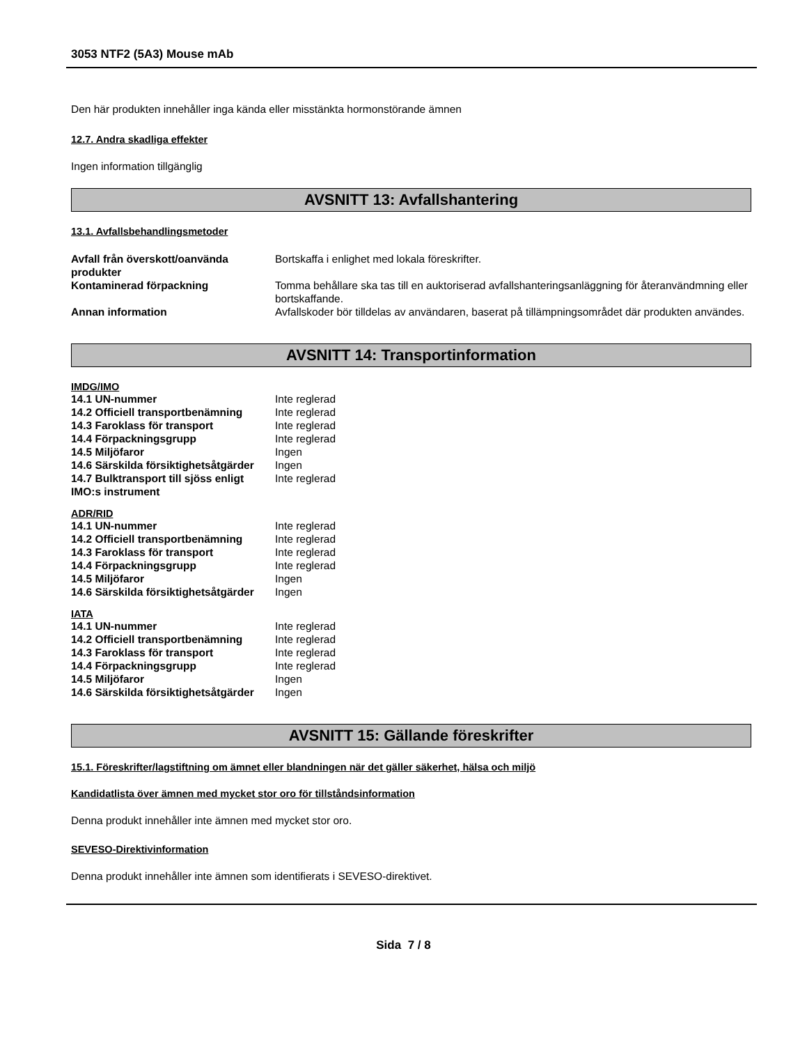3053 NTF2 (5A3) Mouse mAb
Den här produkten innehåller inga kända eller misstänkta hormonstörande ämnen
12.7. Andra skadliga effekter
Ingen information tillgänglig
AVSNITT 13: Avfallshantering
13.1. Avfallsbehandlingsmetoder
| Avfall från överskott/oanvända produkter | Bortskaffa i enlighet med lokala föreskrifter. |
| Kontaminerad förpackning | Tomma behållare ska tas till en auktoriserad avfallshanteringsanläggning för återanvändmning eller bortskaffande. |
| Annan information | Avfallskoder bör tilldelas av användaren, baserat på tillämpningsområdet där produkten användes. |
AVSNITT 14: Transportinformation
IMDG/IMO
| 14.1 UN-nummer | Inte reglerad |
| 14.2 Officiell transportbenämning | Inte reglerad |
| 14.3 Faroklass för transport | Inte reglerad |
| 14.4 Förpackningsgrupp | Inte reglerad |
| 14.5 Miljöfaror | Ingen |
| 14.6 Särskilda försiktighetsåtgärder | Ingen |
| 14.7 Bulktransport till sjöss enligt IMO:s instrument | Inte reglerad |
ADR/RID
| 14.1 UN-nummer | Inte reglerad |
| 14.2 Officiell transportbenämning | Inte reglerad |
| 14.3 Faroklass för transport | Inte reglerad |
| 14.4 Förpackningsgrupp | Inte reglerad |
| 14.5 Miljöfaror | Ingen |
| 14.6 Särskilda försiktighetsåtgärder | Ingen |
IATA
| 14.1 UN-nummer | Inte reglerad |
| 14.2 Officiell transportbenämning | Inte reglerad |
| 14.3 Faroklass för transport | Inte reglerad |
| 14.4 Förpackningsgrupp | Inte reglerad |
| 14.5 Miljöfaror | Ingen |
| 14.6 Särskilda försiktighetsåtgärder | Ingen |
AVSNITT 15: Gällande föreskrifter
15.1. Föreskrifter/lagstiftning om ämnet eller blandningen när det gäller säkerhet, hälsa och miljö
Kandidatlista över ämnen med mycket stor oro för tillståndsinformation
Denna produkt innehåller inte ämnen med mycket stor oro.
SEVESO-Direktivinformation
Denna produkt innehåller inte ämnen som identifierats i SEVESO-direktivet.
Sida 7 / 8